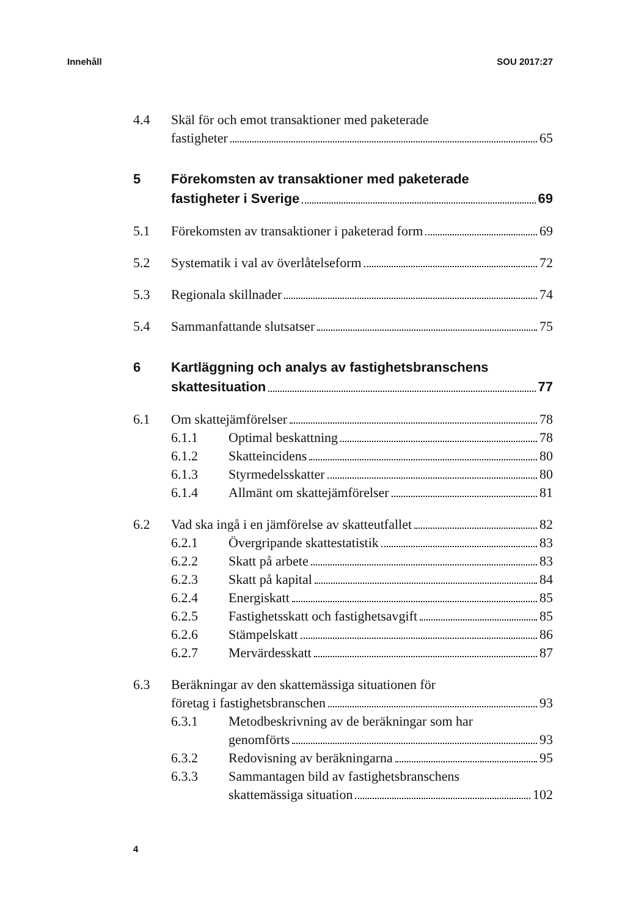Innehåll SOU 2017:27
4.4 Skäl för och emot transaktioner med paketerade
fastigheter 65
5 Förekomsten av transaktioner med paketerade
fastigheter i Sverige 69
5.1 Förekomsten av transaktioner i paketerad form 69
5.2 Systematik i val av överlåtelseform 72
5.3 Regionala skillnader 74
5.4 Sammanfattande slutsatser 75
6 Kartläggning och analys av fastighetsbranschens
skattesituation 77
6.1 Om skattejämförelser 78
6.1.1 Optimal beskattning 78
6.1.2 Skatteincidens 80
6.1.3 Styrmedelsskatter 80
6.1.4 Allmänt om skattejämförelser 81
6.2 Vad ska ingå i en jämförelse av skatteutfallet 82
6.2.1 Övergripande skattestatistik 83
6.2.2 Skatt på arbete 83
6.2.3 Skatt på kapital 84
6.2.4 Energiskatt 85
6.2.5 Fastighetsskatt och fastighetsavgift 85
6.2.6 Stämpelskatt 86
6.2.7 Mervärdesskatt 87
6.3 Beräkningar av den skattemässiga situationen för
företag i fastighetsbranschen 93
6.3.1 Metodbeskrivning av de beräkningar som har
genomförts 93
6.3.2 Redovisning av beräkningarna 95
6.3.3 Sammantagen bild av fastighetsbranschens
skattemässiga situation 102
4